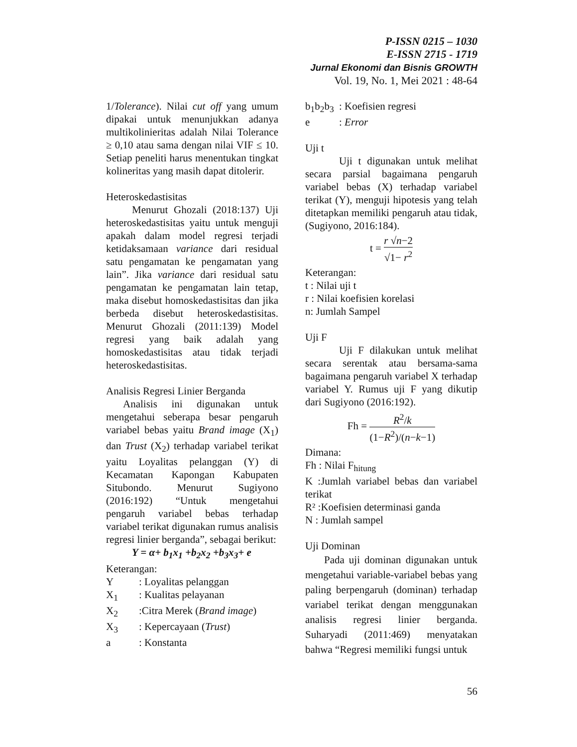P-ISSN 0215 – 1030
E-ISSN 2715 - 1719
Jurnal Ekonomi dan Bisnis GROWTH
Vol. 19, No. 1, Mei 2021 : 48-64
1/Tolerance). Nilai cut off yang umum dipakai untuk menunjukkan adanya multikolinieritas adalah Nilai Tolerance ≥ 0,10 atau sama dengan nilai VIF ≤ 10. Setiap peneliti harus menentukan tingkat kolineritas yang masih dapat ditolerir.
Heteroskedastisitas
Menurut Ghozali (2018:137) Uji heteroskedastisitas yaitu untuk menguji apakah dalam model regresi terjadi ketidaksamaan variance dari residual satu pengamatan ke pengamatan yang lain”. Jika variance dari residual satu pengamatan ke pengamatan lain tetap, maka disebut homoskedastisitas dan jika berbeda disebut heteroskedastisitas. Menurut Ghozali (2011:139) Model regresi yang baik adalah yang homoskedastisitas atau tidak terjadi heteroskedastisitas.
Analisis Regresi Linier Berganda
Analisis ini digunakan untuk mengetahui seberapa besar pengaruh variabel bebas yaitu Brand image (X<sub>1</sub>) dan Trust (X<sub>2</sub>) terhadap variabel terikat yaitu Loyalitas pelanggan (Y) di Kecamatan Kapongan Kabupaten Situbondo. Menurut Sugiyono (2016:192) “Untuk mengetahui pengaruh variabel bebas terhadap variabel terikat digunakan rumus analisis regresi linier berganda”, sebagai berikut:
Y = α+ b<sub>1</sub>x<sub>1</sub> +b<sub>2</sub>x<sub>2</sub> +b<sub>3</sub>x<sub>3</sub>+ e
Keterangan:
| Y | : Loyalitas pelanggan |
| X<sub>1</sub> | : Kualitas pelayanan |
| X<sub>2</sub> | :Citra Merek ( Brand image ) |
| X<sub>3</sub> | : Kepercayaan ( Trust ) |
| a | : Konstanta |
| b<sub>1</sub>b<sub>2</sub>b<sub>3</sub> | : Koefisien regresi |
| e | : Error |
Uji t
Uji t digunakan untuk melihat secara parsial bagaimana pengaruh variabel bebas (X) terhadap variabel terikat (Y), menguji hipotesis yang telah ditetapkan memiliki pengaruh atau tidak, (Sugiyono, 2016:184).
t = r √n−2 √1− r<sup>2</sup>
Keterangan:
t : Nilai uji t
r : Nilai koefisien korelasi
n: Jumlah Sampel
Uji F
Uji F dilakukan untuk melihat secara serentak atau bersama-sama bagaimana pengaruh variabel X terhadap variabel Y. Rumus uji F yang dikutip dari Sugiyono (2016:192).
Fh = R<sup>2</sup>/k (1−R<sup>2</sup>)/(n−k−1)
Dimana:
Fh : Nilai F<sub>hitung</sub>
K :Jumlah variabel bebas dan variabel terikat
R² :Koefisien determinasi ganda
N : Jumlah sampel
Uji Dominan
Pada uji dominan digunakan untuk mengetahui variable-variabel bebas yang paling berpengaruh (dominan) terhadap variabel terikat dengan menggunakan analisis regresi linier berganda. Suharyadi (2011:469) menyatakan bahwa “Regresi memiliki fungsi untuk
56